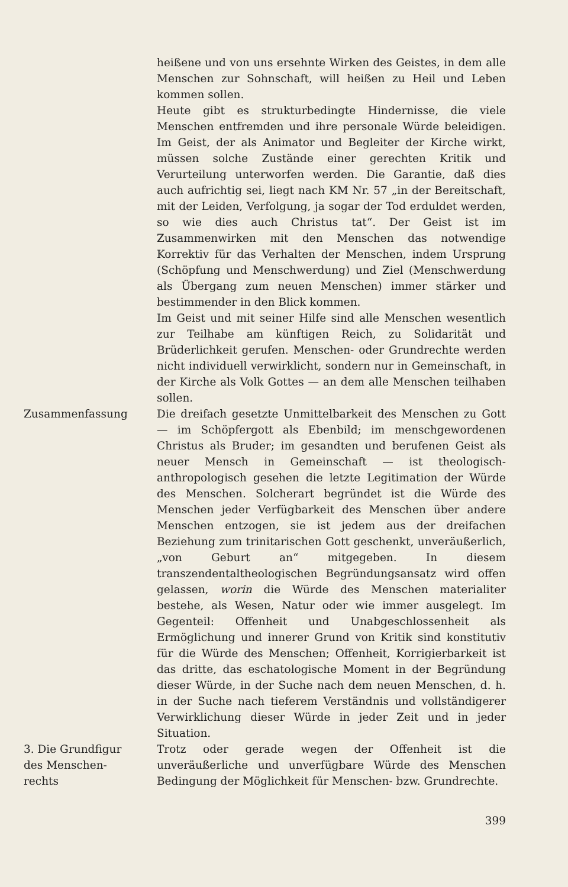heißene und von uns ersehnte Wirken des Geistes, in dem alle Menschen zur Sohnschaft, will heißen zu Heil und Leben kommen sollen.
Heute gibt es strukturbedingte Hindernisse, die viele Menschen entfremden und ihre personale Würde beleidigen. Im Geist, der als Animator und Begleiter der Kirche wirkt, müssen solche Zustände einer gerechten Kritik und Verurteilung unterworfen werden. Die Garantie, daß dies auch aufrichtig sei, liegt nach KM Nr. 57 „in der Bereitschaft, mit der Leiden, Verfolgung, ja sogar der Tod erduldet werden, so wie dies auch Christus tat“. Der Geist ist im Zusammenwirken mit den Menschen das notwendige Korrektiv für das Verhalten der Menschen, indem Ursprung (Schöpfung und Menschwerdung) und Ziel (Menschwerdung als Übergang zum neuen Menschen) immer stärker und bestimmender in den Blick kommen.
Im Geist und mit seiner Hilfe sind alle Menschen wesentlich zur Teilhabe am künftigen Reich, zu Solidarität und Brüderlichkeit gerufen. Menschen- oder Grundrechte werden nicht individuell verwirklicht, sondern nur in Gemeinschaft, in der Kirche als Volk Gottes — an dem alle Menschen teilhaben sollen.
Zusammenfassung Die dreifach gesetzte Unmittelbarkeit des Menschen zu Gott — im Schöpfergott als Ebenbild; im menschgewordenen Christus als Bruder; im gesandten und berufenen Geist als neuer Mensch in Gemeinschaft — ist theologisch-anthropologisch gesehen die letzte Legitimation der Würde des Menschen. Solcherart begründet ist die Würde des Menschen jeder Verfügbarkeit des Menschen über andere Menschen entzogen, sie ist jedem aus der dreifachen Beziehung zum trinitarischen Gott geschenkt, unveräußerlich, „von Geburt an“ mitgegeben. In diesem transzendentaltheologischen Begründungsansatz wird offen gelassen, worin die Würde des Menschen materialiter bestehe, als Wesen, Natur oder wie immer ausgelegt. Im Gegenteil: Offenheit und Unabgeschlossenheit als Ermöglichung und innerer Grund von Kritik sind konstitutiv für die Würde des Menschen; Offenheit, Korrigierbarkeit ist das dritte, das eschatologische Moment in der Begründung dieser Würde, in der Suche nach dem neuen Menschen, d. h. in der Suche nach tieferem Verständnis und vollständigerer Verwirklichung dieser Würde in jeder Zeit und in jeder Situation.
3. Die Grundfigur
des Menschen-
rechts
Trotz oder gerade wegen der Offenheit ist die unveräußerliche und unverfügbare Würde des Menschen Bedingung der Möglichkeit für Menschen- bzw. Grundrechte.
399